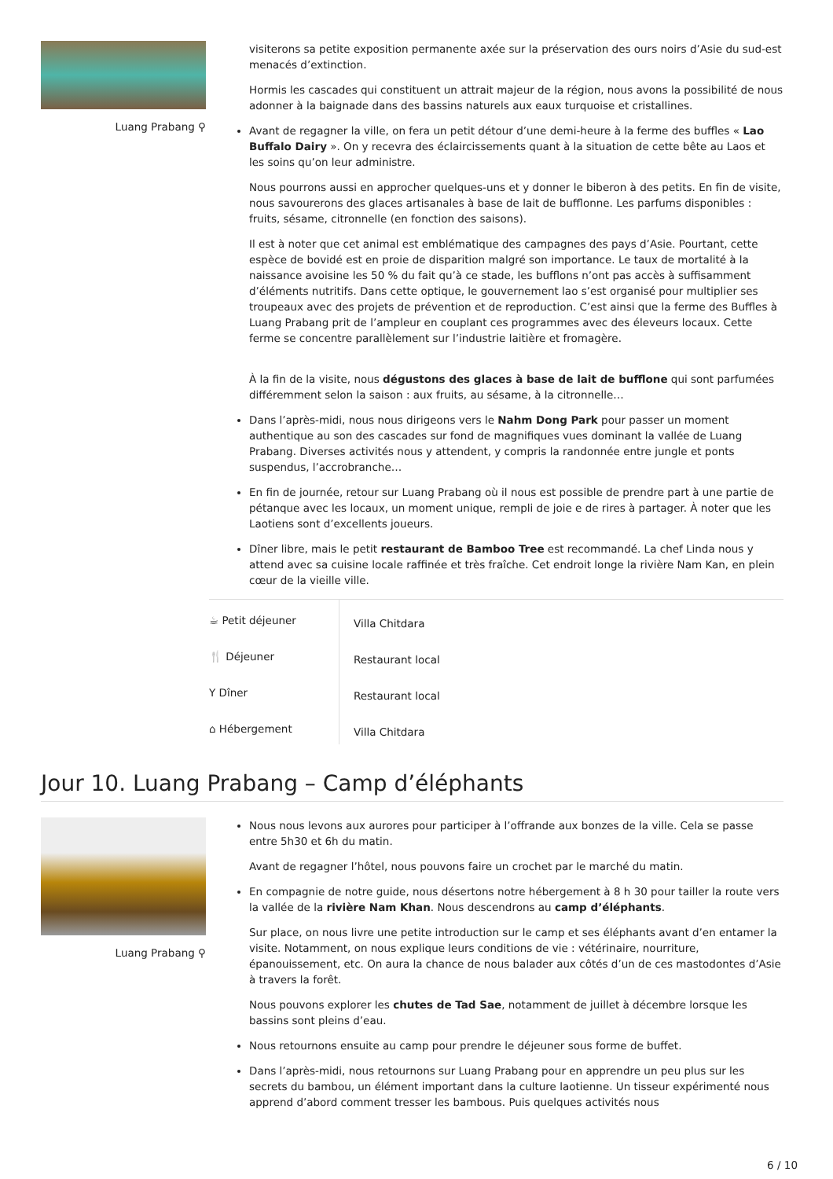Luang Prabang ⚲
visiterons sa petite exposition permanente axée sur la préservation des ours noirs d’Asie du sud-est menacés d’extinction.
Hormis les cascades qui constituent un attrait majeur de la région, nous avons la possibilité de nous adonner à la baignade dans des bassins naturels aux eaux turquoise et cristallines.
Avant de regagner la ville, on fera un petit détour d’une demi-heure à la ferme des buffles « Lao Buffalo Dairy ». On y recevra des éclaircissements quant à la situation de cette bête au Laos et les soins qu’on leur administre.
Nous pourrons aussi en approcher quelques-uns et y donner le biberon à des petits. En fin de visite, nous savourerons des glaces artisanales à base de lait de bufflonne. Les parfums disponibles : fruits, sésame, citronnelle (en fonction des saisons).
Il est à noter que cet animal est emblématique des campagnes des pays d’Asie. Pourtant, cette espèce de bovidé est en proie de disparition malgré son importance. Le taux de mortalité à la naissance avoisine les 50 % du fait qu’à ce stade, les bufflons n’ont pas accès à suffisamment d’éléments nutritifs. Dans cette optique, le gouvernement lao s’est organisé pour multiplier ses troupeaux avec des projets de prévention et de reproduction. C’est ainsi que la ferme des Buffles à Luang Prabang prit de l’ampleur en couplant ces programmes avec des éleveurs locaux. Cette ferme se concentre parallèlement sur l’industrie laitière et fromagère.
À la fin de la visite, nous dégustons des glaces à base de lait de bufflone qui sont parfumées différemment selon la saison : aux fruits, au sésame, à la citronnelle…
Dans l’après-midi, nous nous dirigeons vers le Nahm Dong Park pour passer un moment authentique au son des cascades sur fond de magnifiques vues dominant la vallée de Luang Prabang. Diverses activités nous y attendent, y compris la randonnée entre jungle et ponts suspendus, l’accrobranche…
En fin de journée, retour sur Luang Prabang où il nous est possible de prendre part à une partie de pétanque avec les locaux, un moment unique, rempli de joie e de rires à partager. À noter que les Laotiens sont d’excellents joueurs.
Dîner libre, mais le petit restaurant de Bamboo Tree est recommandé. La chef Linda nous y attend avec sa cuisine locale raffinée et très fraîche. Cet endroit longe la rivière Nam Kan, en plein cœur de la vieille ville.
| ☕ Petit déjeuner | Villa Chitdara |
| 🍴 Déjeuner | Restaurant local |
| Y Dîner | Restaurant local |
| ⌂ Hébergement | Villa Chitdara |
Jour 10. Luang Prabang – Camp d’éléphants
Luang Prabang ⚲
Nous nous levons aux aurores pour participer à l’offrande aux bonzes de la ville. Cela se passe entre 5h30 et 6h du matin.
Avant de regagner l’hôtel, nous pouvons faire un crochet par le marché du matin.
En compagnie de notre guide, nous désertons notre hébergement à 8 h 30 pour tailler la route vers la vallée de la rivière Nam Khan. Nous descendrons au camp d’éléphants.
Sur place, on nous livre une petite introduction sur le camp et ses éléphants avant d’en entamer la visite. Notamment, on nous explique leurs conditions de vie : vétérinaire, nourriture, épanouissement, etc. On aura la chance de nous balader aux côtés d’un de ces mastodontes d’Asie à travers la forêt.
Nous pouvons explorer les chutes de Tad Sae, notamment de juillet à décembre lorsque les bassins sont pleins d’eau.
Nous retournons ensuite au camp pour prendre le déjeuner sous forme de buffet.
Dans l’après-midi, nous retournons sur Luang Prabang pour en apprendre un peu plus sur les secrets du bambou, un élément important dans la culture laotienne. Un tisseur expérimenté nous apprend d’abord comment tresser les bambous. Puis quelques activités nous
6 / 10